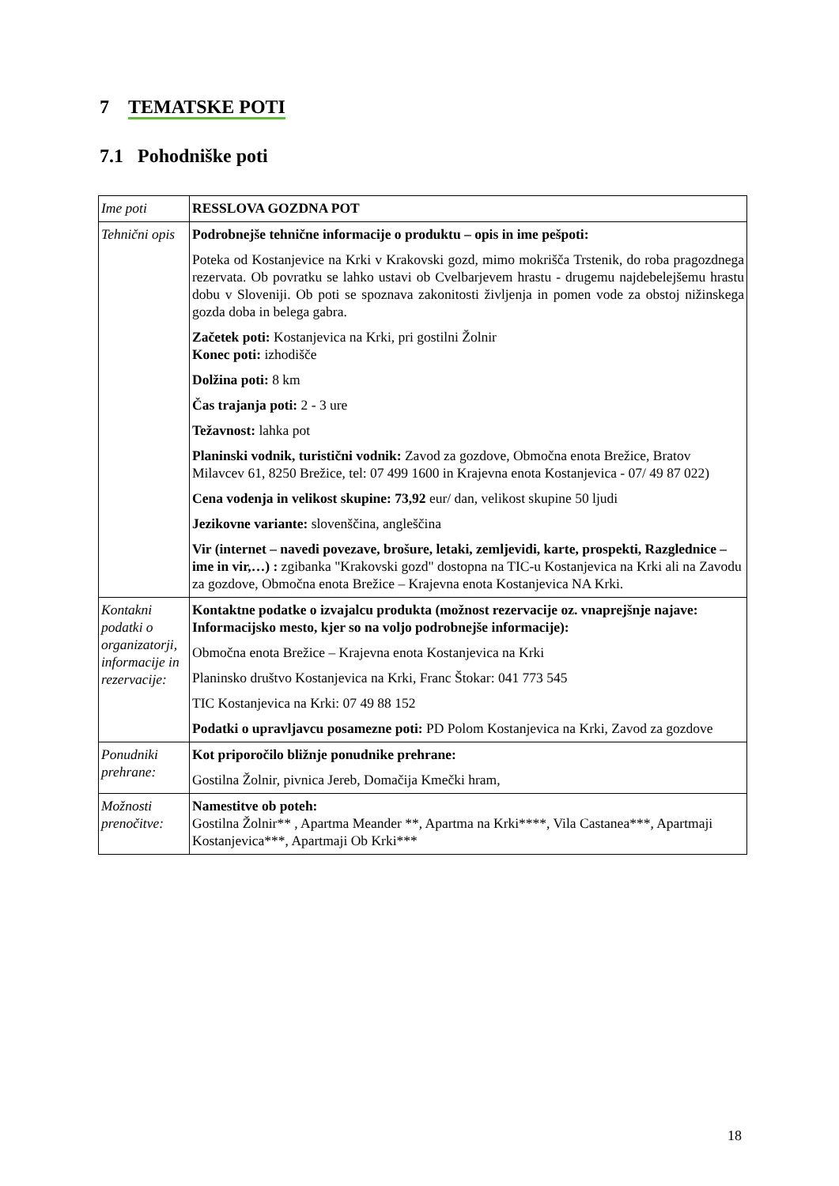7 TEMATSKE POTI
7.1 Pohodniške poti
| Ime poti | RESSLOVA GOZDNA POT |
| Tehnični opis | Podrobnejše tehnične informacije o produktu – opis in ime pešpoti: Poteka od Kostanjevice na Krki v Krakovski gozd, mimo mokrišča Trstenik, do roba pragozdnega rezervata. Ob povratku se lahko ustavi ob Cvelbarjevem hrastu - drugemu najdebelejšemu hrastu dobu v Sloveniji. Ob poti se spoznava zakonitosti življenja in pomen vode za obstoj nižinskega gozda doba in belega gabra. Začetek poti: Kostanjevica na Krki, pri gostilni Žolnir Konec poti: izhodišče Dolžina poti: 8 km Čas trajanja poti: 2 - 3 ure Težavnost: lahka pot Planinski vodnik, turistični vodnik: Zavod za gozdove, Območna enota Brežice, Bratov Milavcev 61, 8250 Brežice, tel: 07 499 1600 in Krajevna enota Kostanjevica - 07/ 49 87 022) Cena vodenja in velikost skupine: 73,92 eur/ dan, velikost skupine 50 ljudi Jezikovne variante: slovenščina, angleščina Vir (internet – navedi povezave, brošure, letaki, zemljevidi, karte, prospekti, Razglednice – ime in vir,…) : zgibanka "Krakovski gozd" dostopna na TIC-u Kostanjevica na Krki ali na Zavodu za gozdove, Območna enota Brežice – Krajevna enota Kostanjevica NA Krki. |
| Kontakni podatki o organizatorji, informacije in rezervacije: | Kontaktne podatke o izvajalcu produkta (možnost rezervacije oz. vnaprejšnje najave: Informacijsko mesto, kjer so na voljo podrobnejše informacije): Območna enota Brežice – Krajevna enota Kostanjevica na Krki Planinsko društvo Kostanjevica na Krki, Franc Štokar: 041 773 545 TIC Kostanjevica na Krki: 07 49 88 152 Podatki o upravljavcu posamezne poti: PD Polom Kostanjevica na Krki, Zavod za gozdove |
| Ponudniki prehrane: | Kot priporočilo bližnje ponudnike prehrane: Gostilna Žolnir, pivnica Jereb, Domačija Kmečki hram, |
| Možnosti prenočitve: | Namestitve ob poteh: Gostilna Žolnir** , Apartma Meander **, Apartma na Krki****, Vila Castanea***, Apartmaji Kostanjevica***, Apartmaji Ob Krki*** |
18